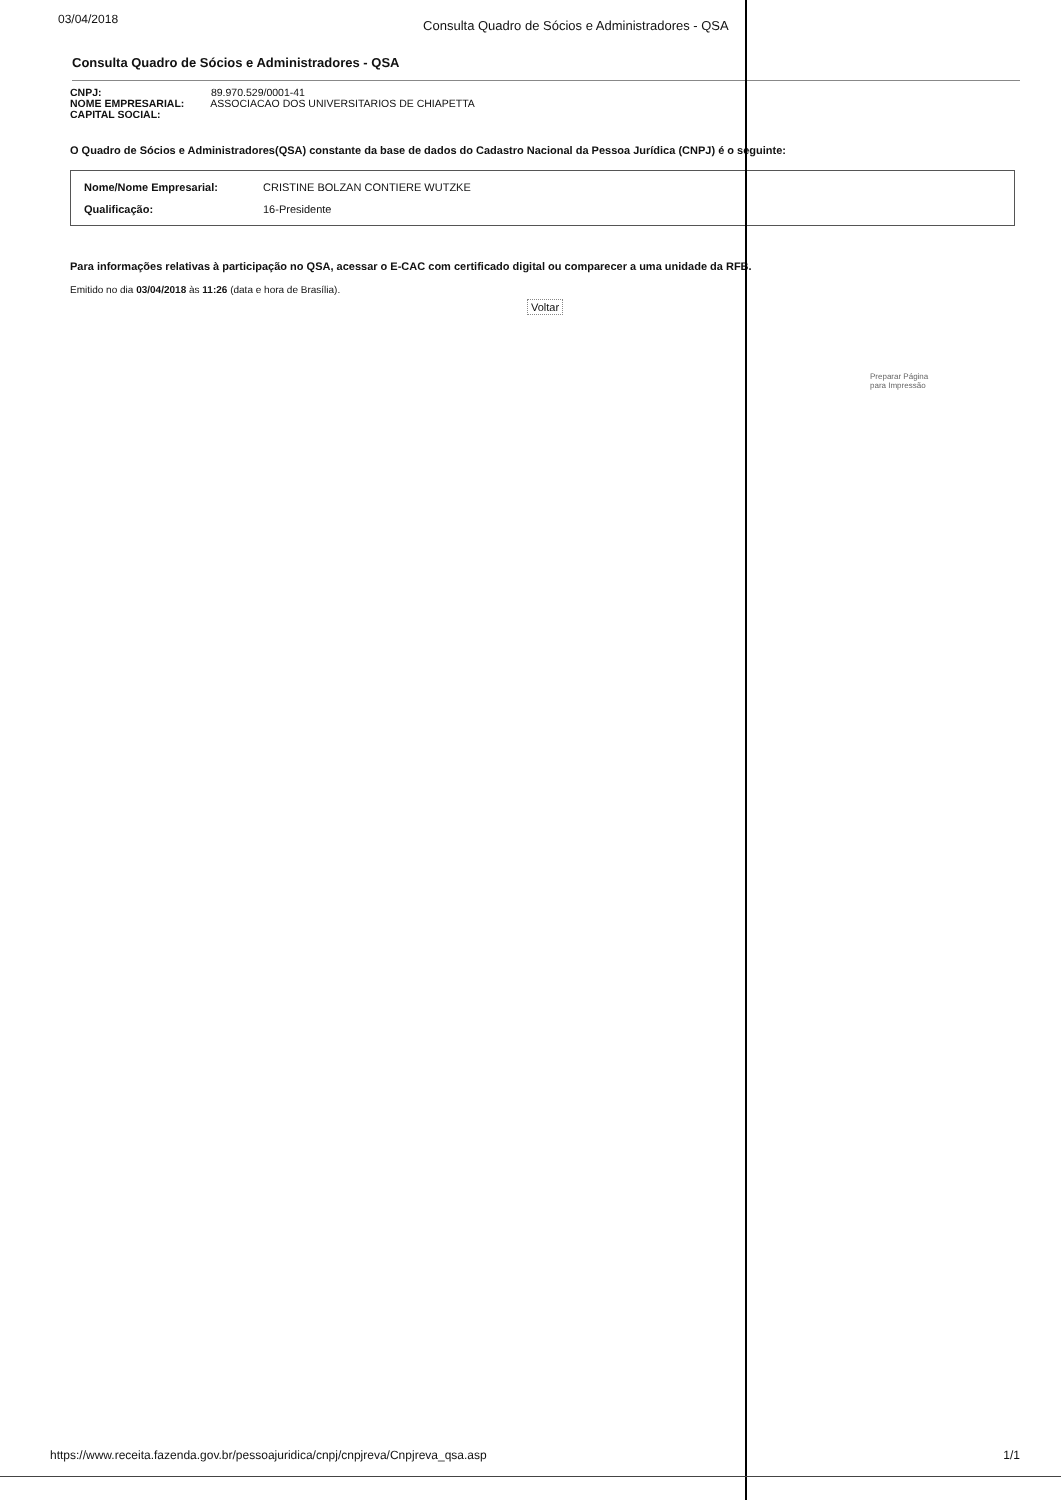03/04/2018 Consulta Quadro de Sócios e Administradores - QSA
Consulta Quadro de Sócios e Administradores - QSA
CNPJ: 89.970.529/0001-41
NOME EMPRESARIAL: ASSOCIACAO DOS UNIVERSITARIOS DE CHIAPETTA
CAPITAL SOCIAL:
O Quadro de Sócios e Administradores(QSA) constante da base de dados do Cadastro Nacional da Pessoa Jurídica (CNPJ) é o seguinte:
| Nome/Nome Empresarial: | CRISTINE BOLZAN CONTIERE WUTZKE |
| Qualificação: | 16-Presidente |
Para informações relativas à participação no QSA, acessar o E-CAC com certificado digital ou comparecer a uma unidade da RFB.
Emitido no dia 03/04/2018 às 11:26 (data e hora de Brasília).
Voltar
Preparar Página
para Impressão
https://www.receita.fazenda.gov.br/pessoajuridica/cnpj/cnpjreva/Cnpjreva_qsa.asp 1/1